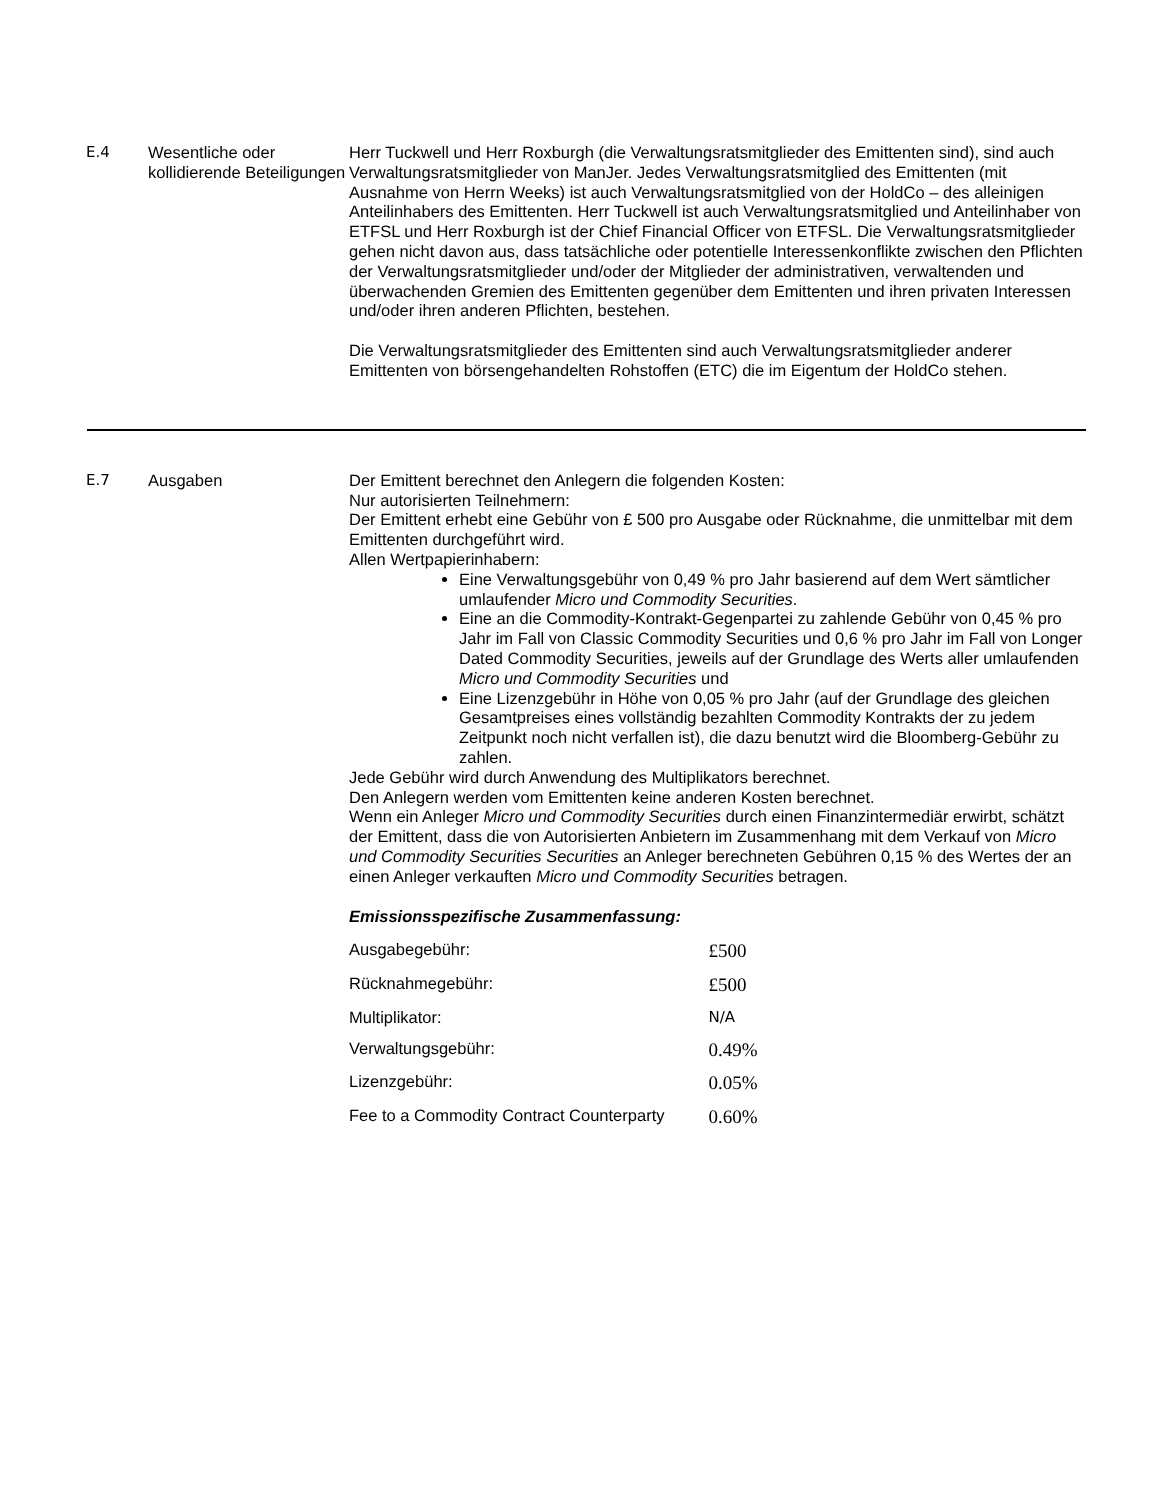E.4 Wesentliche oder kollidierende Beteiligungen
Herr Tuckwell und Herr Roxburgh (die Verwaltungsratsmitglieder des Emittenten sind), sind auch Verwaltungsratsmitglieder von ManJer. Jedes Verwaltungsratsmitglied des Emittenten (mit Ausnahme von Herrn Weeks) ist auch Verwaltungsratsmitglied von der HoldCo – des alleinigen Anteilinhabers des Emittenten. Herr Tuckwell ist auch Verwaltungsratsmitglied und Anteilinhaber von ETFSL und Herr Roxburgh ist der Chief Financial Officer von ETFSL. Die Verwaltungsratsmitglieder gehen nicht davon aus, dass tatsächliche oder potentielle Interessenkonflikte zwischen den Pflichten der Verwaltungsratsmitglieder und/oder der Mitglieder der administrativen, verwaltenden und überwachenden Gremien des Emittenten gegenüber dem Emittenten und ihren privaten Interessen und/oder ihren anderen Pflichten, bestehen.
Die Verwaltungsratsmitglieder des Emittenten sind auch Verwaltungsratsmitglieder anderer Emittenten von börsengehandelten Rohstoffen (ETC) die im Eigentum der HoldCo stehen.
E.7 Ausgaben Der Emittent berechnet den Anlegern die folgenden Kosten:
Nur autorisierten Teilnehmern:
Der Emittent erhebt eine Gebühr von £ 500 pro Ausgabe oder Rücknahme, die unmittelbar mit dem Emittenten durchgeführt wird.
Allen Wertpapierinhabern:
Eine Verwaltungsgebühr von 0,49 % pro Jahr basierend auf dem Wert sämtlicher umlaufender Micro und Commodity Securities.
Eine an die Commodity-Kontrakt-Gegenpartei zu zahlende Gebühr von 0,45 % pro Jahr im Fall von Classic Commodity Securities und 0,6 % pro Jahr im Fall von Longer Dated Commodity Securities, jeweils auf der Grundlage des Werts aller umlaufenden Micro und Commodity Securities und
Eine Lizenzgebühr in Höhe von 0,05 % pro Jahr (auf der Grundlage des gleichen Gesamtpreises eines vollständig bezahlten Commodity Kontrakts der zu jedem Zeitpunkt noch nicht verfallen ist), die dazu benutzt wird die Bloomberg-Gebühr zu zahlen.
Jede Gebühr wird durch Anwendung des Multiplikators berechnet.
Den Anlegern werden vom Emittenten keine anderen Kosten berechnet.
Wenn ein Anleger Micro und Commodity Securities durch einen Finanzintermediär erwirbt, schätzt der Emittent, dass die von Autorisierten Anbietern im Zusammenhang mit dem Verkauf von Micro und Commodity Securities Securities an Anleger berechneten Gebühren 0,15 % des Wertes der an einen Anleger verkauften Micro und Commodity Securities betragen.
Emissionsspezifische Zusammenfassung:
| Ausgabegebühr: | £500 |
| Rücknahmegebühr: | £500 |
| Multiplikator: | N/A |
| Verwaltungsgebühr: | 0.49% |
| Lizenzgebühr: | 0.05% |
| Fee to a Commodity Contract Counterparty | 0.60% |